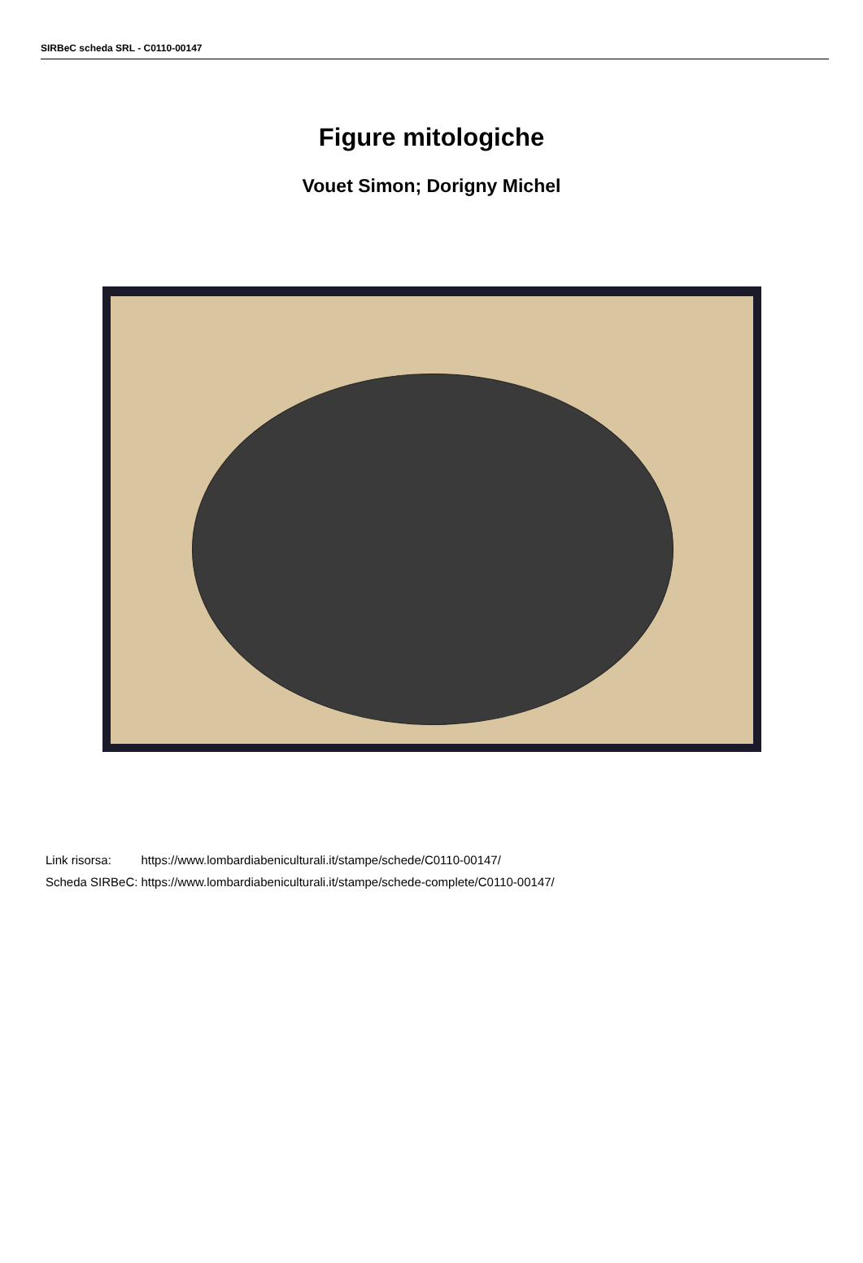SIRBeC scheda SRL - C0110-00147
Figure mitologiche
Vouet Simon; Dorigny Michel
| Link risorsa: | https://www.lombardiabeniculturali.it/stampe/schede/C0110-00147/ |
| Scheda SIRBeC: | https://www.lombardiabeniculturali.it/stampe/schede-complete/C0110-00147/ |